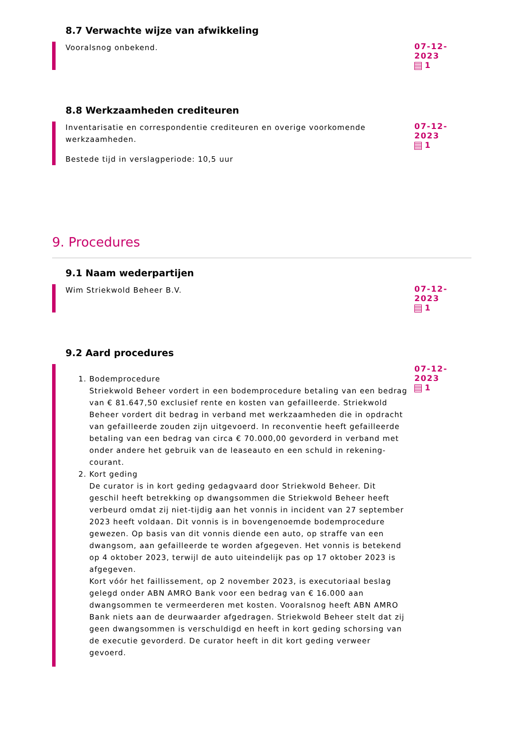8.7 Verwachte wijze van afwikkeling
Vooralsnog onbekend.
07-12-2023
1
8.8 Werkzaamheden crediteuren
Inventarisatie en correspondentie crediteuren en overige voorkomende werkzaamheden.
Bestede tijd in verslagperiode: 10,5 uur
07-12-2023
1
9. Procedures
9.1 Naam wederpartijen
Wim Striekwold Beheer B.V.
07-12-2023
1
9.2 Aard procedures
1. Bodemprocedure
Striekwold Beheer vordert in een bodemprocedure betaling van een bedrag van € 81.647,50 exclusief rente en kosten van gefailleerde. Striekwold Beheer vordert dit bedrag in verband met werkzaamheden die in opdracht van gefailleerde zouden zijn uitgevoerd. In reconventie heeft gefailleerde betaling van een bedrag van circa € 70.000,00 gevorderd in verband met onder andere het gebruik van de leaseauto en een schuld in rekening-courant.
2. Kort geding
De curator is in kort geding gedagvaard door Striekwold Beheer. Dit geschil heeft betrekking op dwangsommen die Striekwold Beheer heeft verbeurd omdat zij niet-tijdig aan het vonnis in incident van 27 september 2023 heeft voldaan. Dit vonnis is in bovengenoemde bodemprocedure gewezen. Op basis van dit vonnis diende een auto, op straffe van een dwangsom, aan gefailleerde te worden afgegeven. Het vonnis is betekend op 4 oktober 2023, terwijl de auto uiteindelijk pas op 17 oktober 2023 is afgegeven.
Kort vóór het faillissement, op 2 november 2023, is executoriaal beslag gelegd onder ABN AMRO Bank voor een bedrag van € 16.000 aan dwangsommen te vermeerderen met kosten. Vooralsnog heeft ABN AMRO Bank niets aan de deurwaarder afgedragen. Striekwold Beheer stelt dat zij geen dwangsommen is verschuldigd en heeft in kort geding schorsing van de executie gevorderd. De curator heeft in dit kort geding verweer gevoerd.
07-12-2023
1